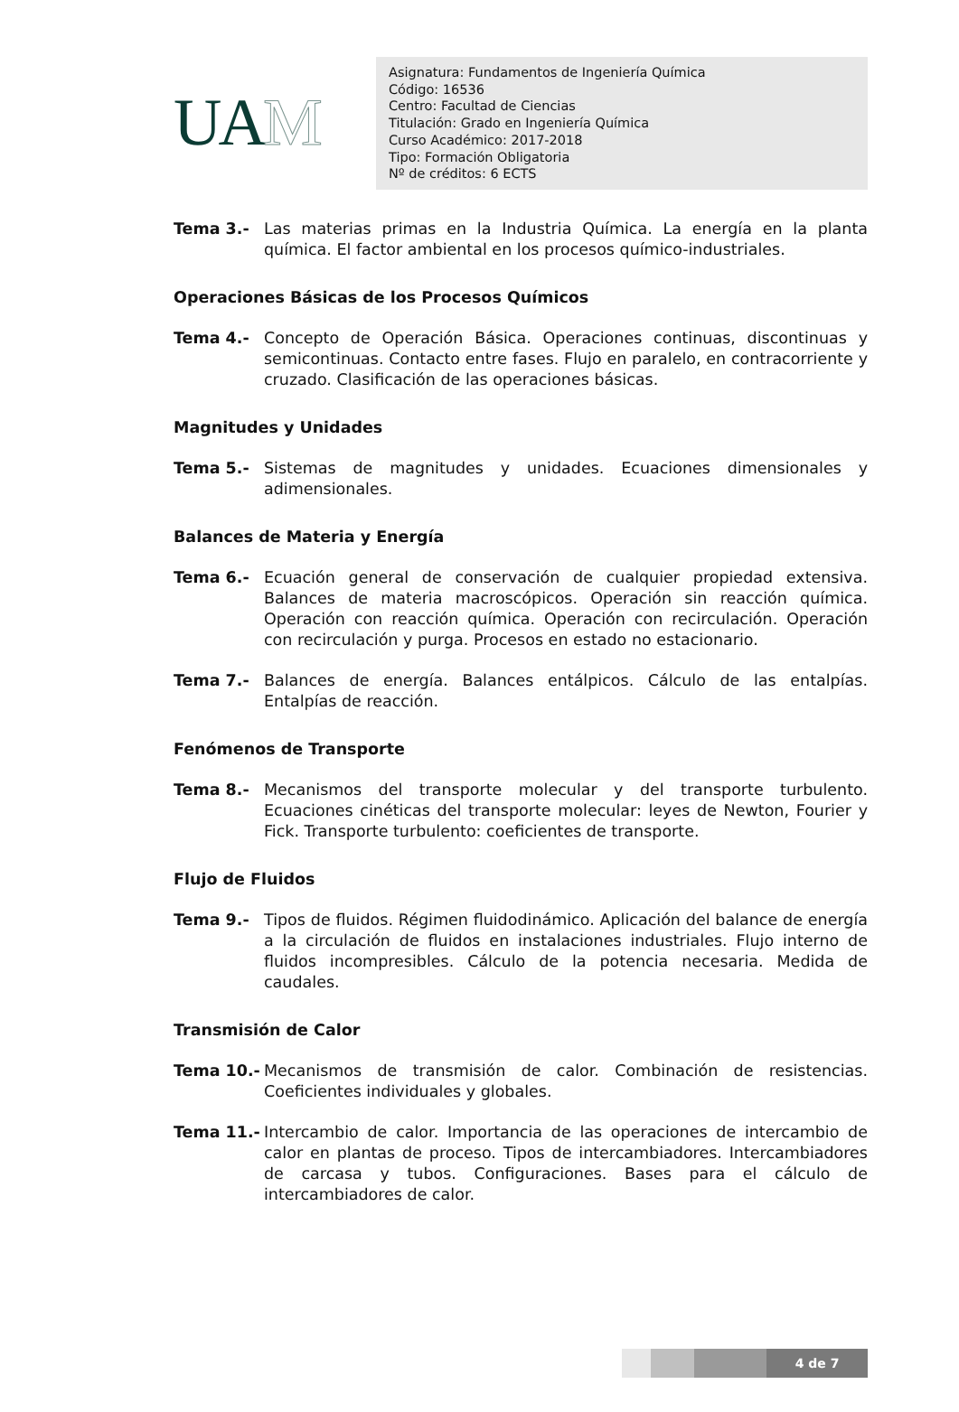UA M
Asignatura: Fundamentos de Ingeniería Química
Código: 16536
Centro: Facultad de Ciencias
Titulación: Grado en Ingeniería Química
Curso Académico: 2017-2018
Tipo: Formación Obligatoria
Nº de créditos: 6 ECTS
Tema 3.- Las materias primas en la Industria Química. La energía en la planta química. El factor ambiental en los procesos químico-industriales.
Operaciones Básicas de los Procesos Químicos
Tema 4.- Concepto de Operación Básica. Operaciones continuas, discontinuas y semicontinuas. Contacto entre fases. Flujo en paralelo, en contracorriente y cruzado. Clasificación de las operaciones básicas.
Magnitudes y Unidades
Tema 5.- Sistemas de magnitudes y unidades. Ecuaciones dimensionales y adimensionales.
Balances de Materia y Energía
Tema 6.- Ecuación general de conservación de cualquier propiedad extensiva. Balances de materia macroscópicos. Operación sin reacción química. Operación con reacción química. Operación con recirculación. Operación con recirculación y purga. Procesos en estado no estacionario.
Tema 7.- Balances de energía. Balances entálpicos. Cálculo de las entalpías. Entalpías de reacción.
Fenómenos de Transporte
Tema 8.- Mecanismos del transporte molecular y del transporte turbulento. Ecuaciones cinéticas del transporte molecular: leyes de Newton, Fourier y Fick. Transporte turbulento: coeficientes de transporte.
Flujo de Fluidos
Tema 9.- Tipos de fluidos. Régimen fluidodinámico. Aplicación del balance de energía a la circulación de fluidos en instalaciones industriales. Flujo interno de fluidos incompresibles. Cálculo de la potencia necesaria. Medida de caudales.
Transmisión de Calor
Tema 10.- Mecanismos de transmisión de calor. Combinación de resistencias. Coeficientes individuales y globales.
Tema 11.- Intercambio de calor. Importancia de las operaciones de intercambio de calor en plantas de proceso. Tipos de intercambiadores. Intercambiadores de carcasa y tubos. Configuraciones. Bases para el cálculo de intercambiadores de calor.
4 de 7